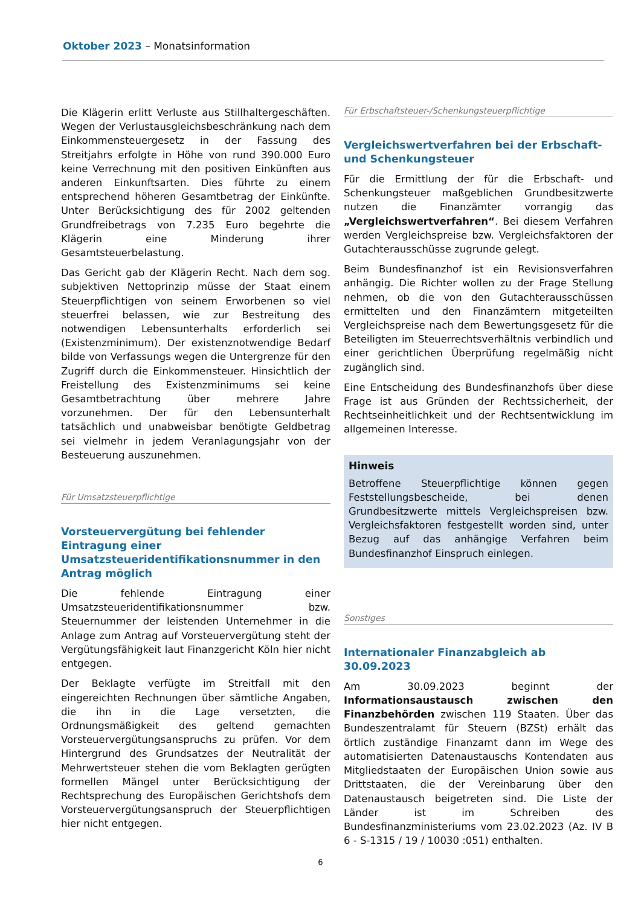Oktober 2023 – Monatsinformation
Die Klägerin erlitt Verluste aus Stillhaltergeschäften. Wegen der Verlustausgleichsbeschränkung nach dem Einkommensteuergesetz in der Fassung des Streitjahrs erfolgte in Höhe von rund 390.000 Euro keine Verrechnung mit den positiven Einkünften aus anderen Einkunftsarten. Dies führte zu einem entsprechend höheren Gesamtbetrag der Einkünfte. Unter Berücksichtigung des für 2002 geltenden Grundfreibetrags von 7.235 Euro begehrte die Klägerin eine Minderung ihrer Gesamtsteuerbelastung.
Das Gericht gab der Klägerin Recht. Nach dem sog. subjektiven Nettoprinzip müsse der Staat einem Steuerpflichtigen von seinem Erworbenen so viel steuerfrei belassen, wie zur Bestreitung des notwendigen Lebensunterhalts erforderlich sei (Existenzminimum). Der existenznotwendige Bedarf bilde von Verfassungs wegen die Untergrenze für den Zugriff durch die Einkommensteuer. Hinsichtlich der Freistellung des Existenzminimums sei keine Gesamtbetrachtung über mehrere Jahre vorzunehmen. Der für den Lebensunterhalt tatsächlich und unabweisbar benötigte Geldbetrag sei vielmehr in jedem Veranlagungsjahr von der Besteuerung auszunehmen.
Für Umsatzsteuerpflichtige
Vorsteuervergütung bei fehlender Eintragung einer Umsatzsteueridentifikationsnummer in den Antrag möglich
Die fehlende Eintragung einer Umsatzsteueridentifikationsnummer bzw. Steuernummer der leistenden Unternehmer in die Anlage zum Antrag auf Vorsteuervergütung steht der Vergütungsfähigkeit laut Finanzgericht Köln hier nicht entgegen.
Der Beklagte verfügte im Streitfall mit den eingereichten Rechnungen über sämtliche Angaben, die ihn in die Lage versetzten, die Ordnungsmäßigkeit des geltend gemachten Vorsteuervergütungsanspruchs zu prüfen. Vor dem Hintergrund des Grundsatzes der Neutralität der Mehrwertsteuer stehen die vom Beklagten gerügten formellen Mängel unter Berücksichtigung der Rechtsprechung des Europäischen Gerichtshofs dem Vorsteuervergütungsanspruch der Steuerpflichtigen hier nicht entgegen.
Für Erbschaftsteuer-/Schenkungsteuerpflichtige
Vergleichswertverfahren bei der Erbschaft- und Schenkungsteuer
Für die Ermittlung der für die Erbschaft- und Schenkungsteuer maßgeblichen Grundbesitzwerte nutzen die Finanzämter vorrangig das „Vergleichswertverfahren“. Bei diesem Verfahren werden Vergleichspreise bzw. Vergleichsfaktoren der Gutachterausschüsse zugrunde gelegt.
Beim Bundesfinanzhof ist ein Revisionsverfahren anhängig. Die Richter wollen zu der Frage Stellung nehmen, ob die von den Gutachterausschüssen ermittelten und den Finanzämtern mitgeteilten Vergleichspreise nach dem Bewertungsgesetz für die Beteiligten im Steuerrechtsverhältnis verbindlich und einer gerichtlichen Überprüfung regelmäßig nicht zugänglich sind.
Eine Entscheidung des Bundesfinanzhofs über diese Frage ist aus Gründen der Rechtssicherheit, der Rechtseinheitlichkeit und der Rechtsentwicklung im allgemeinen Interesse.
Hinweis
Betroffene Steuerpflichtige können gegen Feststellungsbescheide, bei denen Grundbesitzwerte mittels Vergleichspreisen bzw. Vergleichsfaktoren festgestellt worden sind, unter Bezug auf das anhängige Verfahren beim Bundesfinanzhof Einspruch einlegen.
Sonstiges
Internationaler Finanzabgleich ab 30.09.2023
Am 30.09.2023 beginnt der Informationsaustausch zwischen den Finanzbehörden zwischen 119 Staaten. Über das Bundeszentralamt für Steuern (BZSt) erhält das örtlich zuständige Finanzamt dann im Wege des automatisierten Datenaustauschs Kontendaten aus Mitgliedstaaten der Europäischen Union sowie aus Drittstaaten, die der Vereinbarung über den Datenaustausch beigetreten sind. Die Liste der Länder ist im Schreiben des Bundesfinanzministeriums vom 23.02.2023 (Az. IV B 6 - S-1315 / 19 / 10030 :051) enthalten.
6